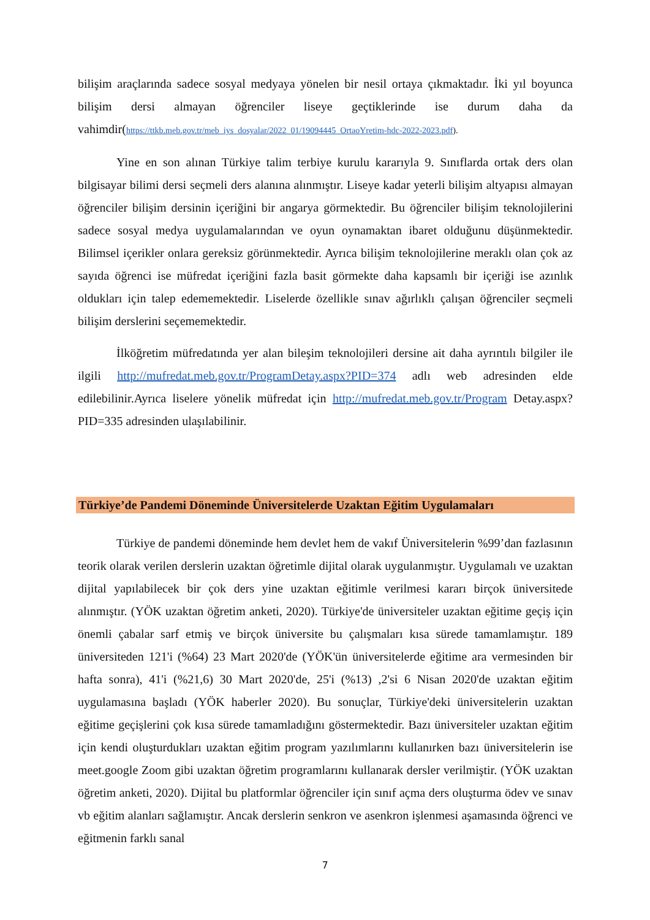bilişim araçlarında sadece sosyal medyaya yönelen bir nesil ortaya çıkmaktadır. İki yıl boyunca bilişim dersi almayan öğrenciler liseye geçtiklerinde ise durum daha da vahimdir(https://ttkb.meb.gov.tr/meb_iys_dosyalar/2022_01/19094445_OrtaoYretim-hdc-2022-2023.pdf).
Yine en son alınan Türkiye talim terbiye kurulu kararıyla 9. Sınıflarda ortak ders olan bilgisayar bilimi dersi seçmeli ders alanına alınmıştır. Liseye kadar yeterli bilişim altyapısı almayan öğrenciler bilişim dersinin içeriğini bir angarya görmektedir. Bu öğrenciler bilişim teknolojilerini sadece sosyal medya uygulamalarından ve oyun oynamaktan ibaret olduğunu düşünmektedir. Bilimsel içerikler onlara gereksiz görünmektedir. Ayrıca bilişim teknolojilerine meraklı olan çok az sayıda öğrenci ise müfredat içeriğini fazla basit görmekte daha kapsamlı bir içeriği ise azınlık oldukları için talep edememektedir. Liselerde özellikle sınav ağırlıklı çalışan öğrenciler seçmeli bilişim derslerini seçememektedir.
İlköğretim müfredatında yer alan bileşim teknolojileri dersine ait daha ayrıntılı bilgiler ile ilgili http://mufredat.meb.gov.tr/ProgramDetay.aspx?PID=374 adlı web adresinden elde edilebilinir.Ayrıca liselere yönelik müfredat için http://mufredat.meb.gov.tr/Program Detay.aspx?PID=335 adresinden ulaşılabilinir.
Türkiye’de Pandemi Döneminde Üniversitelerde Uzaktan Eğitim Uygulamaları
Türkiye de pandemi döneminde hem devlet hem de vakıf Üniversitelerin %99’dan fazlasının teorik olarak verilen derslerin uzaktan öğretimle dijital olarak uygulanmıştır. Uygulamalı ve uzaktan dijital yapılabilecek bir çok ders yine uzaktan eğitimle verilmesi kararı birçok üniversitede alınmıştır. (YÖK uzaktan öğretim anketi, 2020). Türkiye'de üniversiteler uzaktan eğitime geçiş için önemli çabalar sarf etmiş ve birçok üniversite bu çalışmaları kısa sürede tamamlamıştır. 189 üniversiteden 121'i (%64) 23 Mart 2020'de (YÖK'ün üniversitelerde eğitime ara vermesinden bir hafta sonra), 41'i (%21,6) 30 Mart 2020'de, 25'i (%13) ,2'si 6 Nisan 2020'de uzaktan eğitim uygulamasına başladı (YÖK haberler 2020). Bu sonuçlar, Türkiye'deki üniversitelerin uzaktan eğitime geçişlerini çok kısa sürede tamamladığını göstermektedir. Bazı üniversiteler uzaktan eğitim için kendi oluşturdukları uzaktan eğitim program yazılımlarını kullanırken bazı üniversitelerin ise meet.google Zoom gibi uzaktan öğretim programlarını kullanarak dersler verilmiştir. (YÖK uzaktan öğretim anketi, 2020). Dijital bu platformlar öğrenciler için sınıf açma ders oluşturma ödev ve sınav vb eğitim alanları sağlamıştır. Ancak derslerin senkron ve asenkron işlenmesi aşamasında öğrenci ve eğitmenin farklı sanal
7